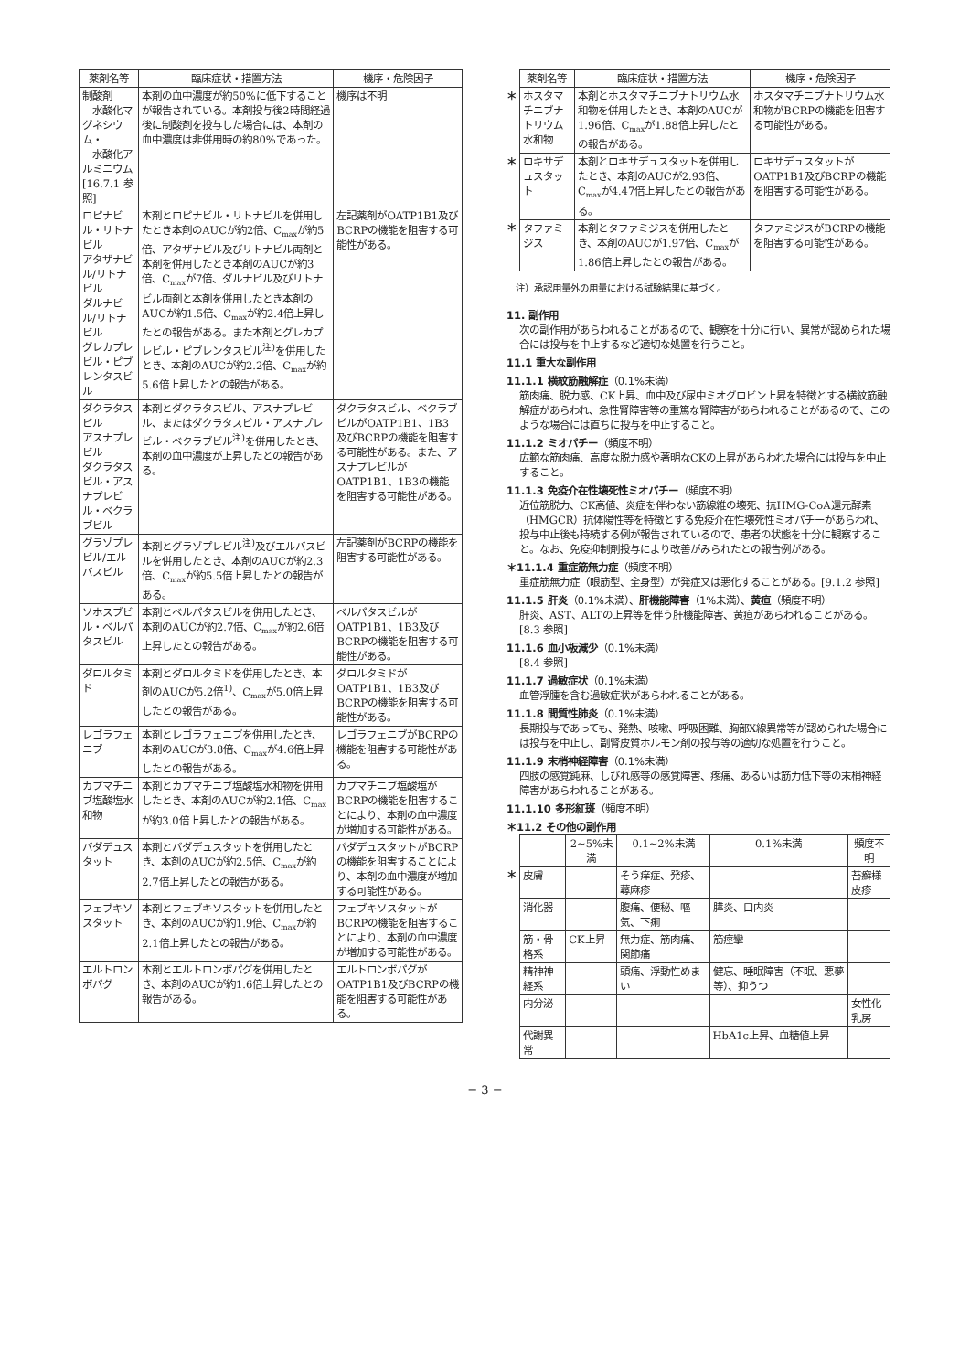| 薬剤名等 | 臨床症状・措置方法 | 機序・危険因子 |
| --- | --- | --- |
| 制酸剤 水酸化マグネシウム・ 水酸化アルミニウム [16.7.1 参照] | 本剤の血中濃度が約50%に低下することが報告されている。本剤投与後2時間経過後に制酸剤を投与した場合には、本剤の血中濃度は非併用時の約80%であった。 | 機序は不明 |
| ロピナビル・リトナビル アタザナビル/リトナビル ダルナビル/リトナビル グレカプレビル・ピブレンタスビル | 本剤とロピナビル・リトナビルを併用したとき本剤のAUCが約2倍、C<sub>max</sub>が約5倍、アタザナビル及びリトナビル両剤と本剤を併用したとき本剤のAUCが約3倍、C<sub>max</sub>が7倍、ダルナビル及びリトナビル両剤と本剤を併用したとき本剤のAUCが約1.5倍、C<sub>max</sub>が約2.4倍上昇したとの報告がある。また本剤とグレカプレビル・ピブレンタスビル<sup>注)</sup>を併用したとき、本剤のAUCが約2.2倍、C<sub>max</sub>が約5.6倍上昇したとの報告がある。 | 左記薬剤がOATP1B1及びBCRPの機能を阻害する可能性がある。 |
| ダクラタスビル アスナプレビル ダクラタスビル・アスナプレビル・ベクラブビル | 本剤とダクラタスビル、アスナプレビル、またはダクラタスビル・アスナプレビル・ベクラブビル<sup>注)</sup>を併用したとき、本剤の血中濃度が上昇したとの報告がある。 | ダクラタスビル、ベクラブビルがOATP1B1、1B3及びBCRPの機能を阻害する可能性がある。また、アスナプレビルがOATP1B1、1B3の機能を阻害する可能性がある。 |
| グラゾプレビル/エルバスビル | 本剤とグラゾプレビル<sup>注)</sup>及びエルバスビルを併用したとき、本剤のAUCが約2.3倍、C<sub>max</sub>が約5.5倍上昇したとの報告がある。 | 左記薬剤がBCRPの機能を阻害する可能性がある。 |
| ソホスブビル・ベルパタスビル | 本剤とベルパタスビルを併用したとき、本剤のAUCが約2.7倍、C<sub>max</sub>が約2.6倍上昇したとの報告がある。 | ベルパタスビルがOATP1B1、1B3及びBCRPの機能を阻害する可能性がある。 |
| ダロルタミド | 本剤とダロルタミドを併用したとき、本剤のAUCが5.2倍<sup>1)</sup>、C<sub>max</sub>が5.0倍上昇したとの報告がある。 | ダロルタミドがOATP1B1、1B3及びBCRPの機能を阻害する可能性がある。 |
| レゴラフェニブ | 本剤とレゴラフェニブを併用したとき、本剤のAUCが3.8倍、C<sub>max</sub>が4.6倍上昇したとの報告がある。 | レゴラフェニブがBCRPの機能を阻害する可能性がある。 |
| カプマチニブ塩酸塩水和物 | 本剤とカプマチニブ塩酸塩水和物を併用したとき、本剤のAUCが約2.1倍、C<sub>max</sub>が約3.0倍上昇したとの報告がある。 | カプマチニブ塩酸塩がBCRPの機能を阻害することにより、本剤の血中濃度が増加する可能性がある。 |
| バダデュスタット | 本剤とバダデュスタットを併用したとき、本剤のAUCが約2.5倍、C<sub>max</sub>が約2.7倍上昇したとの報告がある。 | バダデュスタットがBCRPの機能を阻害することにより、本剤の血中濃度が増加する可能性がある。 |
| フェブキソスタット | 本剤とフェブキソスタットを併用したとき、本剤のAUCが約1.9倍、C<sub>max</sub>が約2.1倍上昇したとの報告がある。 | フェブキソスタットがBCRPの機能を阻害することにより、本剤の血中濃度が増加する可能性がある。 |
| エルトロンボパグ | 本剤とエルトロンボパグを併用したとき、本剤のAUCが約1.6倍上昇したとの報告がある。 | エルトロンボパグがOATP1B1及びBCRPの機能を阻害する可能性がある。 |
| | 薬剤名等 | 臨床症状・措置方法 | 機序・危険因子 |
| ＊ | ホスタマチニブナトリウム水和物 | 本剤とホスタマチニブナトリウム水和物を併用したとき、本剤のAUCが1.96倍、C<sub>max</sub>が1.88倍上昇したとの報告がある。 | ホスタマチニブナトリウム水和物がBCRPの機能を阻害する可能性がある。 |
| ＊ | ロキサデュスタット | 本剤とロキサデュスタットを併用したとき、本剤のAUCが2.93倍、C<sub>max</sub>が4.47倍上昇したとの報告がある。 | ロキサデュスタットがOATP1B1及びBCRPの機能を阻害する可能性がある。 |
| ＊ | タファミジス | 本剤とタファミジスを併用したとき、本剤のAUCが1.97倍、C<sub>max</sub>が1.86倍上昇したとの報告がある。 | タファミジスがBCRPの機能を阻害する可能性がある。 |
注）承認用量外の用量における試験結果に基づく。
11. 副作用
次の副作用があらわれることがあるので、観察を十分に行い、異常が認められた場合には投与を中止するなど適切な処置を行うこと。
11.1 重大な副作用
11.1.1 横紋筋融解症（0.1%未満）
筋肉痛、脱力感、CK上昇、血中及び尿中ミオグロビン上昇を特徴とする横紋筋融解症があらわれ、急性腎障害等の重篤な腎障害があらわれることがあるので、このような場合には直ちに投与を中止すること。
11.1.2 ミオパチー（頻度不明）
広範な筋肉痛、高度な脱力感や著明なCKの上昇があらわれた場合には投与を中止すること。
11.1.3 免疫介在性壊死性ミオパチー（頻度不明）
近位筋脱力、CK高値、炎症を伴わない筋線維の壊死、抗HMG-CoA還元酵素（HMGCR）抗体陽性等を特徴とする免疫介在性壊死性ミオパチーがあらわれ、投与中止後も持続する例が報告されているので、患者の状態を十分に観察すること。なお、免疫抑制剤投与により改善がみられたとの報告例がある。
＊11.1.4 重症筋無力症（頻度不明）
重症筋無力症（眼筋型、全身型）が発症又は悪化することがある。[9.1.2 参照]
11.1.5 肝炎（0.1%未満）、肝機能障害（1%未満）、黄疸（頻度不明）
肝炎、AST、ALTの上昇等を伴う肝機能障害、黄疸があらわれることがある。[8.3 参照]
11.1.6 血小板減少（0.1%未満）
[8.4 参照]
11.1.7 過敏症状（0.1%未満）
血管浮腫を含む過敏症状があらわれることがある。
11.1.8 間質性肺炎（0.1%未満）
長期投与であっても、発熱、咳嗽、呼吸困難、胸部X線異常等が認められた場合には投与を中止し、副腎皮質ホルモン剤の投与等の適切な処置を行うこと。
11.1.9 末梢神経障害（0.1%未満）
四肢の感覚鈍麻、しびれ感等の感覚障害、疼痛、あるいは筋力低下等の末梢神経障害があらわれることがある。
11.1.10 多形紅斑（頻度不明）
＊11.2 その他の副作用
| | | 2~5%未満 | 0.1~2%未満 | 0.1%未満 | 頻度不明 |
| ＊ | 皮膚 | | そう痒症、発疹、蕁麻疹 | | 苔癬様皮疹 |
| | 消化器 | | 腹痛、便秘、嘔気、下痢 | 膵炎、口内炎 | |
| | 筋・骨格系 | CK上昇 | 無力症、筋肉痛、関節痛 | 筋痙攣 | |
| | 精神神経系 | | 頭痛、浮動性めまい | 健忘、睡眠障害（不眠、悪夢等）、抑うつ | |
| | 内分泌 | | | | 女性化乳房 |
| | 代謝異常 | | | HbA1c上昇、血糖値上昇 | |
− 3 −